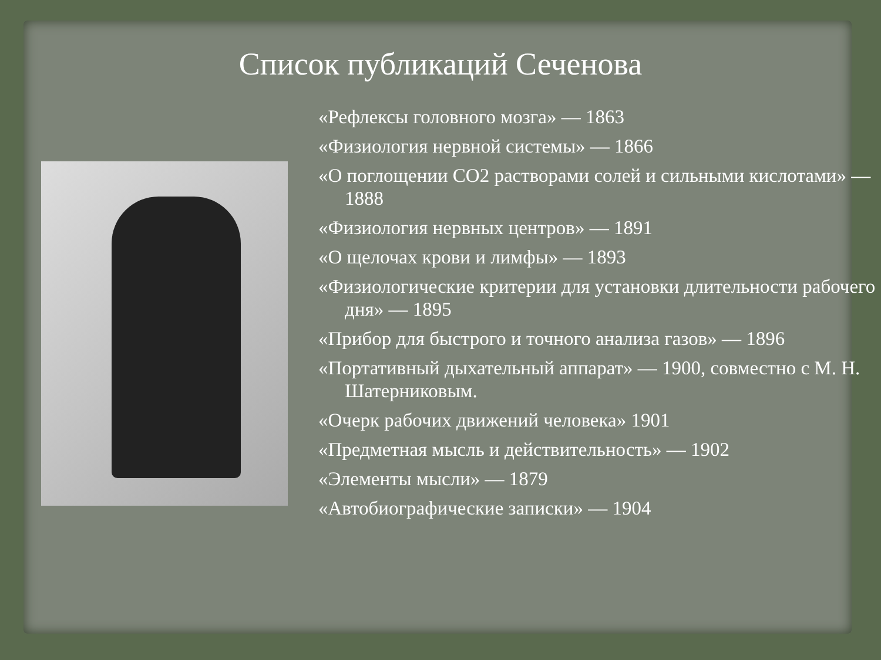Список публикаций Сеченова
«Рефлексы головного мозга» — 1863
«Физиология нервной системы» — 1866
«О поглощении СО2 растворами солей и сильными кислотами» — 1888
«Физиология нервных центров» — 1891
«О щелочах крови и лимфы» — 1893
«Физиологические критерии для установки длительности рабочего дня» — 1895
«Прибор для быстрого и точного анализа газов» — 1896
«Портативный дыхательный аппарат» — 1900, совместно с М. Н. Шатерниковым.
«Очерк рабочих движений человека» 1901
«Предметная мысль и действительность» — 1902
«Элементы мысли» — 1879
«Автобиографические записки» — 1904